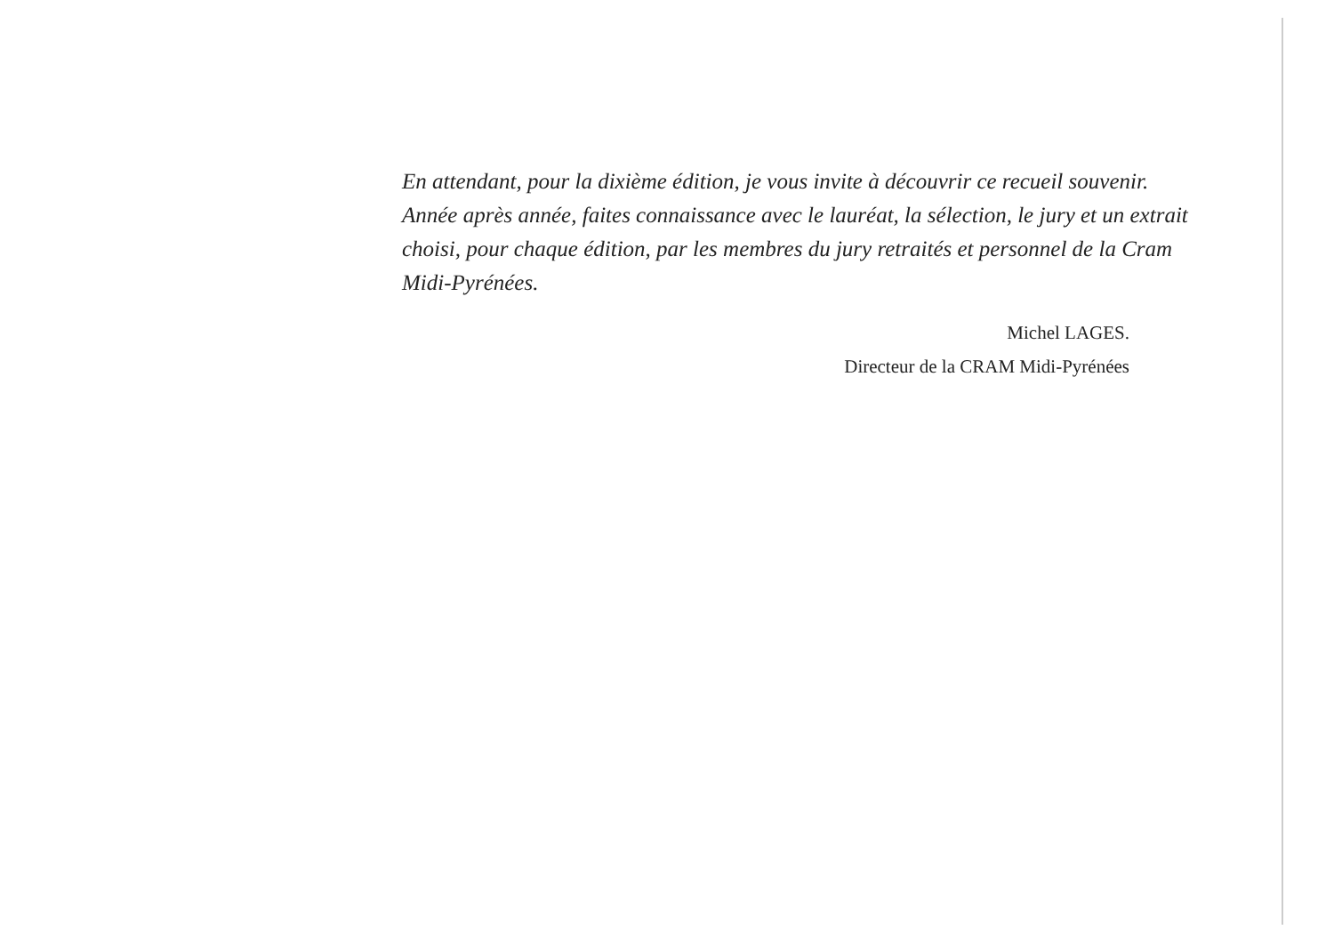En attendant, pour la dixième édition, je vous invite à découvrir ce recueil souvenir. Année après année, faites connaissance avec le lauréat, la sélection, le jury et un extrait choisi, pour chaque édition, par les membres du jury retraités et personnel de la Cram Midi-Pyrénées.
Michel LAGES.
Directeur de la CRAM Midi-Pyrénées